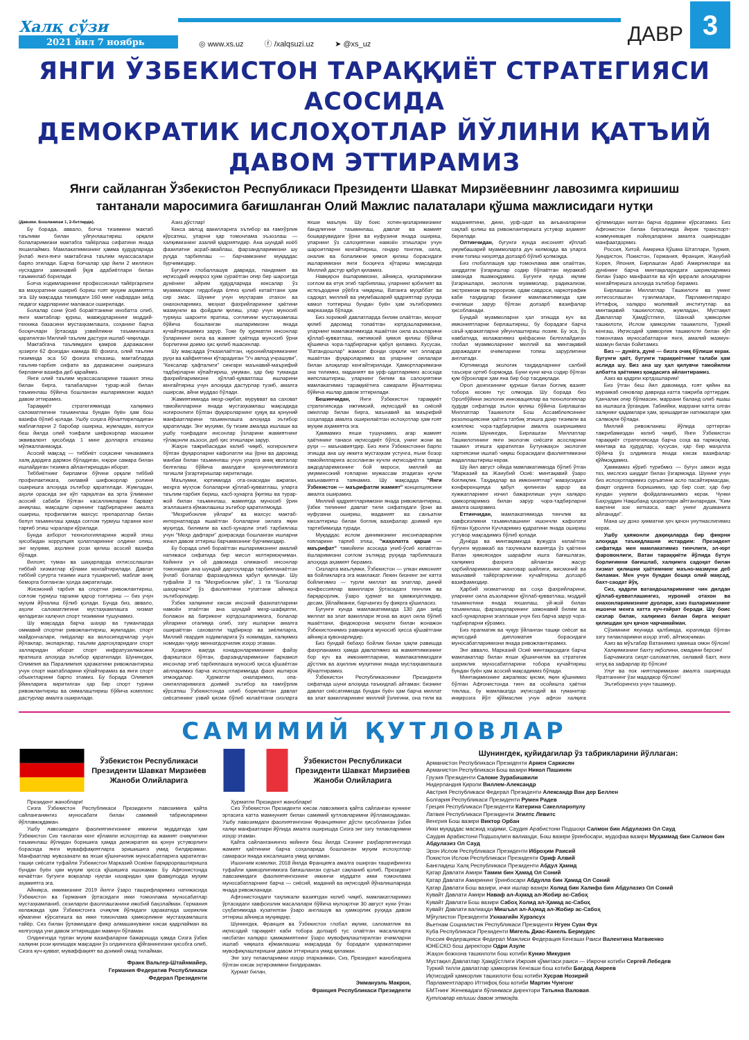Халқ сўзи
2021 йил 7 ноябрь
◎ www.xs.uz ⓕ /xalqsuzi.uz ➤ @xs_uz
ДАВР
3
ЯНГИ ЎЗБЕКИСТОН ТАРАҚҚИЁТ СТРАТЕГИЯСИ АСОСИДА
ДЕМОКРАТИК ИСЛОҲОТЛАР ЙЎЛИНИ ҚАТЪИЙ ДАВОМ ЭТТИРАМИЗ
Янги сайланган Ўзбекистон Республикаси Президенти Шавкат Мирзиёевнинг лавозимга киришиш
тантанали маросимига бағишланган Олий Мажлис палаталари қўшма мажлисидаги нутқи
(Давоми. Бошланиши 1, 2-бетларда).
Бу борада, аввало, боғча тизимини мактаб таълими билан уйғунлаштириш орқали болаларимизни мактабга тайёрлаш сифатини янада яхшилаймиз. Мамлакатимизнинг ҳамма ҳудудларида ўнлаб янги-янги мактабгача таълим муассасалари барпо этилади. Барча боғчалар ҳар йили 2 миллион нусхадаги замонавий ўқув адабиётлари билан таъминлаб борилади.
Боғча ходимларининг профессионал тайёргарлиги ва маҳоратини ошириб бориш ғоят муҳим аҳамиятга эга. Шу мақсадда тизимдаги 160 минг нафардан зиёд педагог кадрларнинг малакаси оширилади.
Болалар сони ўсиб бораётганини инобатга олиб, янги мактаблар қуриш, мавжудларининг моддий-техника базасини мустаҳкамлашга, соҳанинг барча босқичлари ўртасида узвийликни таъминлашга қаратилган Миллий таълим дастури ишлаб чиқилади.
Мактабгача таълимдаги қамров даражасини ҳозирги 62 фоиздан камида 80 фоизга, олий таълим тизимида эса 50 фоизга етказиш, мактабларда таълим-тарбия сифати ва даражасини оширишга бирламчи вазифа деб қараймиз.
Янги олий таълим муассасаларини ташкил этиш билан бирга, талабаларни турар-жой билан таъминлаш бўйича бошланган ишларимизни жадал давом эттирамиз.
Тараққиёт стратегиямизда халқимиз саломатлигини таъминлаш бундан буён ҳам бош вазифа бўлиб қолади. Ушбу соҳага йўналтириладиган маблағларни 2 баробар ошириш, жумладан, келгуси беш йилда олий тоифали шифокорлар маошини эквивалент ҳисобида 1 минг долларга етказиш мўлжалланмоқда.
Асосий мақсад — тиббиёт соҳасини чинакамига халқ дардига дармон бўладиган, юқори самара билан ишлайдиган тизимга айлантиришдан иборат.
Тиббиётнинг бирламчи бўғини орқали тиббий профилактикага, оилавий шифокорлар ролини оширишга алоҳида эътибор қаратилади. Жумладан, аҳоли орасида энг кўп тарқалган ва эрта ўлимнинг асосий сабаби бўлган касалликларни барвақт аниқлаш, мақсадли скрининг тадбирларини амалга ошириш, профилактик махсус препаратлар билан бепул таъминлаш ҳамда соғлом турмуш тарзини кенг тарғиб этиш чоралари кўрилади.
Бунда ахборот технологияларини жорий этиш ҳисобидан коррупция ҳолатларининг олдини олиш, энг муҳими, аҳолини рози қилиш асосий вазифа бўлади.
Вилоят, туман ва шаҳарларда ихтисослашган тиббий хизматлар кўлами кенгайтирилади. Давлат тиббий суғурта тизими ишга туширилиб, маблағ аниқ беморга боғланган ҳолда ажратилади.
Жисмоний тарбия ва спортни ривожлантириш, соғлом турмуш тарзини қарор топтириш — биз учун муҳим йўналиш бўлиб қолади. Бунда биз, аввало, аҳоли саломатлигини мустаҳкамлашга хизмат қиладиган халқчил спорт тизимини тушунамиз.
Шу мақсадда барча шаҳар ва туманларда оммавий спортни ривожлантириш, жумладан, спорт майдончалари, пиёдалар ва велосипедчилар учун йўлаклар, экопарклар, таълим даргоҳларидаги спорт залларидан иборат спорт инфратузилмасини яратишга алоҳида эътибор қаратилади. Шунингдек, Олимпия ва Паралимпия ҳаракатини ривожлантириш учун спорт мактабларини кўпайтирамиз ва янги спорт объектларини барпо этамиз. Бу борада Олимпия ўйинларига киритилган ҳар бир спорт турини ривожлантириш ва оммалаштириш бўйича комплекс дастурлар амалга оширилади.
Азиз дўстлар!
Кекса авлод вакилларига эътибор ва ғамхўрлик кўрсатиш, уларни ҳар томонлама эъзозлаш — халқимизнинг азалий қадриятидир. Ана шундай ноёб фазилатни асраб-авайлаш, фарзандларимизни шу руҳда тарбиялаш — барчамизнинг муқаддас бурчимиздир.
Бугунги глобаллашув даврида, пандемия ва иқтисодий инқироз ҳукм сураётган оғир бир шароитда дунёнинг айрим ҳудудларида кексалар ўз муаммолари гирдобида ёлғиз қолиб кетаётгани ҳам сир эмас. Шунинг учун муҳтарам отахон ва онахонларимиз, меҳнат фахрийларининг ҳаётини мазмунли ва фойдали қилиш, улар учун муносиб турмуш шароити яратиш, соғлиғини мустаҳкамлаш бўйича бошланган ишларимизни янада кучайтиришимиз зарур. Токи бу ҳурматли инсонлар ўзларининг оила ва жамият ҳаётида муносиб ўрни борлигини доимо ҳис қилиб яшасинлар.
Шу мақсадда ўтказилаётган, нуронийларимизнинг руҳи ва кайфиятини кўтарадиган "Уч авлод учрашуви", "Кексалар ҳафталиги" сингари маънавий-маърифий тадбирларни кўпайтириш, умуман, ҳар бир туманда фахрийларимизни қўллаб-қувватлаш ишларини кенгайтириш учун алоҳида дастурлар тузиб, амалга оширсак, айни муддао бўлади.
Жамиятимизда меҳр-оқибат, мурувват ва саховат тамойилларини янада мустаҳкамлаш мақсадида ногиронлиги бўлган фуқароларнинг ҳуқуқ ва қонуний манфаатларини таъминлашга алоҳида эътибор қаратилади. Энг муҳими, бу тизим амалда ишлаши ва ушбу тоифадаги инсонлар ўзларини жамиятнинг тўлақонли аъзоси, деб ҳис этишлари зарур.
Жаҳон тажрибасидан келиб чиқиб, ногиронлиги бўлган фуқароларни кафолатли иш ўрни ва даромад манбаи билан таъминлаш учун уларга аниқ квоталар белгилаш бўйича амалдаги қонунчилигимизга тегишли ўзгартиришлар киритилади.
Маълумки, юртимизда ота-онасидан ажраган, меҳрга муҳтож болаларни қўллаб-қувватлаш, уларга таълим-тарбия бериш, касб-ҳунарга ўқитиш ва турар-жой билан таъминлаш, жамиятда муносиб ўрин эгаллашига кўмаклашиш эътибор қаратилмоқда.
"Меҳрибонлик уйлари" ва махсус мактаб-интернатларда яшаётган болаларни оилага яқин муҳитда, билимли ва касб-ҳунарли этиб тарбиялаш учун "Меҳр дафтари" доирасида бошланган ишларни изчил давом эттириш барчамизнинг бурчимиздир.
Бу борада олиб бораётган ишларимизнинг амалий натижаси сифатида бир мисол келтирмоқчиман. Кейинги уч ой давомида олижаноб инсонлар томонидан ана шундай даргоҳларда тарбияланаётган ўнлаб болалар фарзандликка қабул қилинди. Шу туфайли 3 та "Меҳрибонлик уйи", 1 та "Болалар шаҳарчаси" ўз фаолиятини тугатгани айниқса эътиборлидир.
Ўзбек халқининг юксак инсоний фазилатларини намоён этаётган ана шундай меҳр-шафқатли, болажон ва бағрикенг юртдошларимизга, болалар уйларини оталиққа олиб, эзгу ишларни амалга ошираётган саховатли тадбиркор ва зиёлиларга, Миллий гвардия ходимларига ўз номимдан, халқимиз номидан чуқур миннатдорчилик изҳор этаман.
Ҳозирги вақтда хонадонларимизнинг файзу фариштаси бўлган, фарзандларимизни баркамол инсонлар этиб тарбиялашга муносиб ҳисса қўшаётган аёлларимиз барча ислоҳотларимизда фаол иштирок этмоқдалар. Ҳурматли оналаримиз, опа-сингилларимизга доимий эътибор ва ғамхўрлик кўрсатиш Ўзбекистонда олиб борилаётган давлат сиёсатининг узвий қисми бўлиб келаётгани сизларга яхши маълум. Шу боис хотин-қизларимизнинг бандлигини таъминлаш, давлат ва жамият бошқарувидаги ўрни ва нуфузини янада ошириш, уларнинг ўз салоҳиятини намоён этишлари учун шароитларни кенгайтириш, гендер тенглик, оила, оналик ва болаликни ҳимоя қилиш борасидаги ишларимизни янги босқичга кўтариш мақсадида Миллий дастур қабул қиламиз.
Навқирон ёшларимизни, айниқса, қизларимизни соғлом ва етук этиб тарбиялаш, уларнинг қобилият ва истеъдодини рўёбга чиқариш, Ватанга муҳаббат ва садоқат, миллий ва умумбашарий қадриятлар руҳида камол топтириш бундан буён ҳам эътиборимиз марказида бўлади.
Биз хорижий давлатларда билим олаётган, меҳнат қилиб даромад топаётган юртдошларимизни, уларнинг мамлакатимизда яшаётган оила аъзоларини қўллаб-қувватлаш, ижтимоий ҳимоя қилиш бўйича қўшимча чора-тадбирларни қабул қиламиз. Хусусан, "Ватандошлар" жамоат фонди орқали чет элларда яшаётган фуқароларимиз ва уларнинг оилалари билан алоқалар кенгайтирилади. Ҳамюртларимизни она тилимиз, маданият ва урф-одатларимиз асосида жипслаштириш, уларнинг билим ва салоҳиятини мамлакатимиз тараққиётига самарали йўналтириш бўйича ишлар давом эттирилади.
Бешинчидан, Янги Ўзбекистон тараққиёт стратегиясида ижтимоий, иқтисодий ва сиёсий омиллар билан бирга, маънавий ва маърифий соҳаларда амалга оширилаётган ислоҳотлар ҳам ғоят муҳим аҳамиятга эга.
Ҳаммамиз яхши тушунамиз, агар жамият ҳаётининг танаси иқтисодиёт бўлса, унинг жони ва руҳи — маънавиятдир. Биз янги Ўзбекистонни барпо этишда ана шу иккита мустаҳкам устунга, яъни бозор тамойилларига асосланган кучли иқтисодиётга ҳамда аждодларимизнинг бой мероси, миллий ва умуминсоний ғояларни мужассам этадиган кучли маънавиятга таянамиз. Шу мақсадда "Янги Ўзбекистон — маърифатли жамият" концепциясини амалга оширамиз.
Миллий қадриятларимизни янада ривожлантириш, ўзбек тилининг давлат тили сифатидаги ўрни ва нуфузини ошириш, маданият ва санъатни юксалтириш билан боғлиқ вазифалар доимий кун тартибимизда туради.
Муқаддас ислом динимизнинг инсонпарварлик ғояларини тарғиб этиш, "жаҳолатга қарши — маърифат" тамойили асосида униб-ўсиб келаётган ёшларимизни соғлом эътиқод руҳида тарбиялашга алоҳида аҳамият берамиз.
Сизларга маълумки, Ўзбекистон — улкан имконият ва бойликларга эга мамлакат. Лекин бизнинг энг катта бойлигимиз — турли миллат ва элатлар, диний конфессиялар вакиллари ўртасидаги тинчлик ва барқарорлик, ўзаро ҳурмат ва ҳамжиҳатликдир, десам, ўйлайманки, барчангиз бу фикрга қўшиласиз.
Бугунги кунда мамлакатимизда 130 дан зиёд миллат ва элат вакиллари ягона ва аҳил оила бўлиб яшаётгани, фидокорона меҳнати билан жонажон Ўзбекистонимиз равнақига муносиб ҳисса қўшаётгани айниқса қувонарлидир.
Биз бундай бебаҳо бойлик билан ҳақли равишда фахрланамиз ҳамда давлатимиз ва жамиятимизнинг бор куч ва имкониятларини, мамлакатимиздаги дўстлик ва аҳиллик муҳитини янада мустаҳкамлашга йўналтирамиз.
Ўзбекистон Республикасининг Президенти сифатида шуни алоҳида таъкидлаб айтаман: бизнинг давлат сиёсатимизда бундан буён ҳам барча миллат ва элат вакилларининг миллий ўзлигини, она тили ва маданиятини, дини, урф-одат ва анъаналарини сақлаб қолиш ва ривожлантиришга устувор аҳамият берилади.
Олтинчидан, бугунги кунда инсоният кўплаб умумбашарий муаммоларга дуч келмоқда ва уларга ечим топиш ниҳоятда долзарб бўлиб қолмоқда.
Биз глобаллашув ҳар томонлама авж олаётган, шиддатли ўзгаришлар содир бўлаётган мураккаб замонда яшамоқдамиз. Бугунги кунда иқлим ўзгаришлари, экологик муаммолар, радикализм, экстремизм ва терроризм, одам савдоси, наркотрафик каби таҳдидлар бизнинг мамлакатимизда ҳам ечилиши зарур бўлган долзарб вазифалар ҳисобланади.
Бундай муаммоларни ҳал этишда куч ва имкониятларни бирлаштириш, бу борадаги барча саъй-ҳаракатларни уйғунлаштириш лозим. Бу эса, ўз навбатида, келажагимиз қиёфасини белгилайдиган глобал муаммоларнинг миллий ва минтақавий даражадаги ечимларини топиш зарурлигини англатади.
Юртимизда экологик таҳдидларнинг салбий таъсири ортиб бормоқда. Буни куни кеча содир бўлган қум бўронлари ҳам яна бир бор тасдиқлади.
Орол денгизининг қуриши билан боғлиқ вазият тобора кескин тус олмоқда. Шу борада биз Оролбўйини экологик инновациялар ва технологиялар ҳудуди сифатида эълон қилиш бўйича Бирлашган Миллатлар Ташкилоти Бош Ассамблеясининг резолюциясини ҳаётга татбиқ этишга доир тизимли ва комплекс чора-тадбирларни амалга оширишимиз лозим. Шунингдек, Бирлашган Миллатлар Ташкилотининг янги экологик сиёсати асосларини ташкил этишга қаратилган Бутунжаҳон экология хартиясини ишлаб чиқиш борасидаги фаолиятимизни жадаллаштириш керак.
Шу йил август ойида мамлакатимизда бўлиб ўтган "Марказий ва Жанубий Осиё: минтақавий ўзаро боғлиқлик. Таҳдидлар ва имкониятлар" мавзусидаги конференцияда қабул қилинган қарор ва хужжатларнинг изчил бажарилиши учун халқаро ҳамкорларимиз билан зарур чора-тадбирларни амалга оширамиз.
Еттинчидан, мамлакатимизда тинчлик ва хавфсизликни таъминлашнинг ишончли кафолати бўлган Қуролли Кучларимиз қудратини янада ошириш устувор мақсадимиз бўлиб қолади.
Дунёда ва минтақамизда вужудга келаётган бугунги мураккаб ва таҳликали вазиятда ўз ҳаётини Ватан ҳимоясидек шарафли ишга бағишлаган, халқимиз фахрига айланган жасур ҳарбийларимизнинг жанговар шайлиги, жисмоний ва маънавий тайёргарлигини кучайтириш долзарб вазифамиздир.
Ҳарбий хизматчилар ва соҳа фахрийларини, уларнинг оила аъзоларини қўллаб-қувватлаш, моддий таъминотини янада яхшилаш, уй-жой билан таъминлаш, фарзандларининг замонавий билим ва касб-ҳунарларни эгаллаши учун биз барча зарур чора-тадбирларни кўрамиз.
Биз прагматик ва чуқур ўйланган ташқи сиёсат ва иқтисодий дипломатия борасидаги муносабатларимизни янада ривожлантирамиз.
Энг аввало, Марказий Осиё минтақасидаги барча мамлакатлар билан яхши қўшничилик ва стратегик шериклик муносабатларини тобора кучайтириш бундан буён ҳам асосий мақсадимиз бўлади.
Минтақамизнинг ажралмас қисми, яқин қўшнимиз бўлган Афғонистонда тинч ва осойишта ҳаётни тиклаш, бу мамлакатда иқтисодий ва гуманитар инқирозга йўл қўймаслик учун афғон халқига қўлимиздан келган барча ёрдамни кўрсатамиз. Биз Афғонистон билан биргаликда йирик транспорт-коммуникация лойиҳаларини амалга оширишдан манфаатдормиз.
Россия, Хитой, Америка Қўшма Штатлари, Туркия, Ҳиндистон, Покистон, Германия, Франция, Жанубий Корея, Япония, Бирлашган Араб Амирликлари ва дунёнинг барча минтақаларидаги шерикларимиз билан ўзаро манфаатли ва кўп қиррали алоқаларни кенгайтиришга алоҳида эътибор берамиз.
Бирлашган Миллатлар Ташкилоти ва унинг ихтисослашган тузилмалари, Парламентлараро Иттифоқ, халқаро молиявий институтлар ва минтақавий ташкилотлар, жумладан, Мустақил Давлатлар Ҳамдўстлиги, Шанхай ҳамкорлик ташкилоти, Ислом ҳамкорлик ташкилоти, Туркий кенгаш, Иқтисодий ҳамкорлик ташкилоти билан кўп томонлама муносабатларни янги, амалий мазмун-мазмун билан бойитамиз.
Биз — дунёга, дунё — бизга очиқ бўлиши керак. Бугунги ҳаёт, бугунги тараққиётнинг талаби ҳам аслида шу. Биз ана шу ҳал қилувчи тамойилни албатта ҳаётимиз қоидасига айлантирамиз.
Азиз ва қадрли юртдошларим!
Биз ўтган беш йил давомида, ғоят қийин ва мураккаб синовлар даврида катта тажриба орттирдик. Қанчалик оғир бўлмасин, маррани баланд олиб яшаш ва ишлашга ўргандик. Табиийки, маррани катта олган халқнинг қадамлари ҳам, эришадиган натижалари ҳам салмоқли бўлади.
Миллий ривожланиш йўлида орттирган тажрибамиздан келиб чиқиб, Янги Ўзбекистон тараққиёт стратегиясида барча соҳа ва тармоқлар, минтақа ва ҳудудлар, хусусан, ҳар бир маҳалла бўйича ўз олдимизга янада юксак вазифалар қўймоқдамиз.
Ҳаммамиз кўриб турибмиз — бугун замон жуда тез, мислсиз шиддат билан ўзгармоқда. Шунинг учун биз ислоҳотларимиз суръатини асло пасайтирмасдан, фақат олдинга боришимиз, ҳар бир соат, ҳар бир кундан унумли фойдаланишимиз керак. Чунки Баҳоуддин Нақшбанд ҳазратлари айтганларидек, "Ким вақтини зое кетказса, вақт унинг душманига айланади".
Мана шу доно ҳикматни ҳеч қачон унутмаслигимиз керак.
Ушбу ҳаяжонли дақиқаларда бир фикрни алоҳида таъкидлашни истардим: Президент сифатида мен мамлакатимиз тинчлиги, эл-юрт фаровонлиги, Ватан тараққиёти йўлида бутун борлиғимни бағишлаб, халқимга садоқат билан хизмат қилишни ҳаётимнинг маъно-мазмуни деб биламан. Мен учун бундан бошқа олий мақсад, бахт-саодат йўқ.
Сиз, қадрли ватандошларимнинг чин дилдан қўллаб-қувватлашингиз, нуроний отахон ва онахонларимизнинг дуолари, азиз ёшларимизнинг ишончи менга катта куч-ғайрат беради. Шу боис сизлар билан, халқимиз билан бирга меҳнат қилишдан ҳеч қачон чарчамайман.
Сўзимнинг якунида қалбимда, юрагимда бўлган эзгу тилакларимни изҳор этиб, айтмоқчиман.
Азиз ва мўътабар Ватанимиз ҳамиша омон бўлсин!
Халқимизнинг бахту иқболини, омадини берсин!
Барчамизга сиҳат-саломатлик, оилавий бахт, янги ютуқ ва зафарлар ёр бўлсин!
Улуғ ва пок ниятларимизни амалга оширишда Яратганнинг ўзи мададкор бўлсин!
Эътиборингиз учун ташаккур.
САМИМИЙ ҚУТЛОВЛАР
Ўзбекистон Республикаси Президенти Шавкат Мирзиёев Жаноби Олийларига
Президент жаноблари!
Сизга Ўзбекистон Республикаси Президенти лавозимига қайта сайланганингиз муносабати билан самимий табрикларимни йўлламоқдаман.
Ушбу лавозимдаги фаолиятингизнинг иккинчи муддатида ҳам Ўзбекистон Сиз танлаган кенг кўламли ислоҳотлар ва жамият очиқлигини таъминлаш йўлидан боришига ҳамда демократия ва қонун устуворлиги борасида янги муваффақиятларга эришишига умид билдираман. Манфаатлар мувозанати ва яхши қўшничилик муносабатларига қаратилган ташқи сиёсати туфайли Ўзбекистон Марказий Осиёни барқарорлаштиришга бундан буён ҳам муҳим ҳисса қўшишига ишонаман. Бу Афғонистонда кечаётган бугунги воқеалар нуқтаи назаридан ҳам фавқулодда муҳим аҳамиятга эга.
Айниқса, иккимизнинг 2019 йилги ўзаро ташрифларимиз натижасида Ўзбекистон ва Германия ўртасидаги икки томонлама муносабатлар мустаҳкамланиб, сезиларли фаоллашганини ижобий баҳолайман. Германия келажакда ҳам Ўзбекистонга очиқлик йўлидаги ҳаракатида шериклик кўмагини кўрсатишга ва икки томонлама ҳамкорликни мустаҳкамлашга тайёр. Сиз билан ўртамиздаги фикр алмашинувини юксак қадрлайман ва келгусида уни давом эттиришдан мамнун бўламан.
Олдингизда турган муҳим вазифаларни бажаришда ҳамда Сизга ўзбек халқини рози қилишдек мақсадни ўз олдингизга қўйганингизни ҳисобга олиб, Сизга куч-қувват, муваффақият ва доимий омад тилайман.
Франк Вальтер-Штайнмайер,
Германия Федератив Республикаси
Федерал Президенти
Ўзбекистон Республикаси Президенти Шавкат Мирзиёев Жаноби Олийларига
Ҳурматли Президент жаноблари!
Сиз Ўзбекистон Президенти юксак лавозимига қайта сайланган куннинг эртасига катта мамнуният билан самимий қутловларимни йўлламоқдаман. Ушбу лавозимдаги фаолиятингизни Франциянинг дўсти ҳисобланган ўзбек халқи манфаатлари йўлида амалга оширишда Сизга энг эзгу тилакларимни изҳор этаман.
Қайта сайланганингиз кейинги беш йилда Сизнинг раҳбарлигингизда жамият ҳаётининг барча соҳаларида бошланган муҳим ислоҳотлар самараси янада юксалишига умид қиламан.
Ишончим комилки, 2018 йилда Францияга амалга оширган ташрифингиз туфайли ҳамкорлигимизга бағишланган суръат сақланиб қолиб, Президент лавозимидаги фаолиятингизнинг иккинчи муддати икки томонлама муносабатларнинг барча — сиёсий, маданий ва иқтисодий йўналишларида янада ривожланади.
Афғонистондаги таҳликали вазиятдан келиб чиқиб, мамлакатларимиз ўртасидаги хавфсизлик масалалари бўйича мулоқотни 30 август куни ўтган суҳбатимизда кузатилган ўзаро англашув ва ҳамкорлик руҳида давом эттириш айниқса муҳимдир.
Шунингдек, Франция ва Ўзбекистон глобал иқлим, саломатлик ва иқтисодий тараққиёт каби тобора долзарб тус олаётган масалаларга нисбатан халқаро ҳамжамиятнинг ўзаро мувофиқлаштирилган ечимларни ишлаб чиқишга кўмаклашиш мақсадида бу борадаги ҳаракатларини мувофиқлаштиришни давом эттиришга умид қиламан.
Энг эзгу тилакларимни изҳор этарканман, Сиз, Президент жанобларига бўлган юксак эҳтиромимни билдираман.
Ҳурмат билан,
Эммануэль Макрон,
Франция Республикаси Президенти
Шунингдек, қуйидагилар ўз табрикларини йўллаган:
Арманистон Республикаси Президенти Армен Саркисян
Арманистон Республикаси Бош вазири Никол Пашинян
Грузия Президенти Саломе Зурабишвили
Нидерландия Қироли Виллем-Александр
Австрия Республикаси Федерал Президенти Александр Ван дер Беллен
Болгария Республикаси Президенти Румен Радев
Греция Республикаси Президенти Катерина Сакелларопулу
Латвия Республикаси Президенти Эгилтс Левитс
Венгрия Бош вазири Виктор Орбан
Икки муқаддас масжид ходими, Саудия Арабистони Подшоҳи Салмон бин Абдулазиз Ол Сауд
Саудия Арабистони Подшоҳлиги валиаҳди, Бош вазири ўринбосари, мудофаа вазири Муҳаммад бин Салмон бин Абдулазиз Ол Сауд
Эрон Ислом Республикаси Президенти Иброҳим Раисий
Покистон Ислом Республикаси Президенти Ориф Алвий
Бангладеш Халқ Республикаси Президенти Абдул Ҳамид
Қатар Давлати Амири Тамим бин Ҳамад Ол Соний
Қатар Давлати Амирининг ўринбосари Абдулла бин Ҳамад Ол Соний
Қатар Давлати Бош вазири, ички ишлар вазири Холид бин Халифа бин Абдулазиз Ол Соний
Кувайт Давлати Амири Наваф ал-Аҳмад ал-Жобир ас-Сабоҳ
Кувайт Давлати Бош вазири Сабоҳ Холид ал-Ҳамад ас-Сабоҳ
Кувайт Давлати валиаҳди Мишъал ал-Аҳмад ал-Жобир ас-Сабоҳ
Мўғулистон Президенти Ухнаагийн Хурэлсух
Вьетнам Социалистик Республикаси Президенти Нгуен Суан Фук
Куба Республикаси Президенти Мигель Диас-Канель Бермудес
Россия Федерацияси Федерал Мажлиси Федерация Кенгаши Раиси Валентина Матвиенко
ЮНЕСКО бош директори Одри Азуле
Жаҳон божхона ташкилоти бош котиби Кунио Микурия
Мустақил Давлатлар Ҳамдўстлиги Ижроия қўмитаси раиси — Ижрочи котиби Сергей Лебедев
Туркий тилли давлатлар ҳамкорлик Кенгаши бош котиби Бағдод Амреев
Иқтисодий ҳамкорлик ташкилоти бош котиби Хусрав Нозирий
Парламентлараро Иттифоқ бош котиби Мартин Чунгонг
БМТнинг Женевадаги бўлинмаси директори Татьяна Валовая.
Қутловлар келиши давом этмоқда.